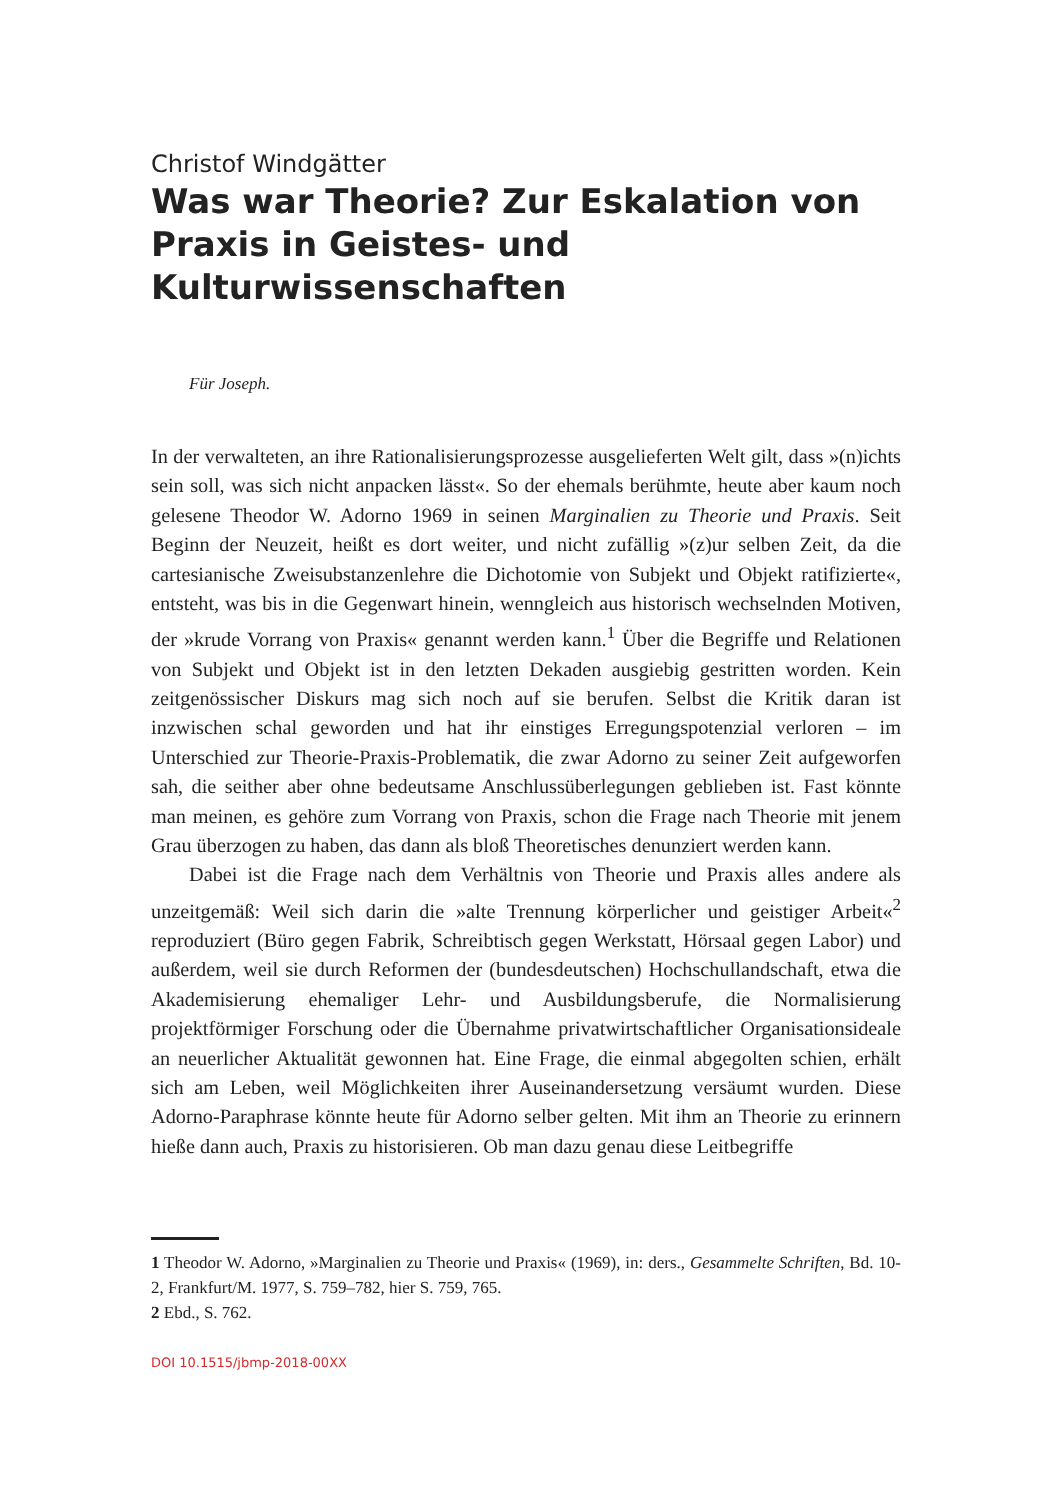Christof Windgätter
Was war Theorie? Zur Eskalation von Praxis in Geistes- und Kulturwissenschaften
Für Joseph.
In der verwalteten, an ihre Rationalisierungsprozesse ausgelieferten Welt gilt, dass »(n)ichts sein soll, was sich nicht anpacken lässt«. So der ehemals berühmte, heute aber kaum noch gelesene Theodor W. Adorno 1969 in seinen Marginalien zu Theorie und Praxis. Seit Beginn der Neuzeit, heißt es dort weiter, und nicht zufällig »(z)ur selben Zeit, da die cartesianische Zweisubstanzenlehre die Dichotomie von Subjekt und Objekt ratifizierte«, entsteht, was bis in die Gegenwart hinein, wenngleich aus historisch wechselnden Motiven, der »krude Vorrang von Praxis« genannt werden kann.<sup>1</sup> Über die Begriffe und Relationen von Subjekt und Objekt ist in den letzten Dekaden ausgiebig gestritten worden. Kein zeitgenössischer Diskurs mag sich noch auf sie berufen. Selbst die Kritik daran ist inzwischen schal geworden und hat ihr einstiges Erregungspotenzial verloren – im Unterschied zur Theorie-Praxis-Problematik, die zwar Adorno zu seiner Zeit aufgeworfen sah, die seither aber ohne bedeutsame Anschlussüberlegungen geblieben ist. Fast könnte man meinen, es gehöre zum Vorrang von Praxis, schon die Frage nach Theorie mit jenem Grau überzogen zu haben, das dann als bloß Theoretisches denunziert werden kann.
Dabei ist die Frage nach dem Verhältnis von Theorie und Praxis alles andere als unzeitgemäß: Weil sich darin die »alte Trennung körperlicher und geistiger Arbeit«<sup>2</sup> reproduziert (Büro gegen Fabrik, Schreibtisch gegen Werkstatt, Hörsaal gegen Labor) und außerdem, weil sie durch Reformen der (bundesdeutschen) Hochschullandschaft, etwa die Akademisierung ehemaliger Lehr- und Ausbildungsberufe, die Normalisierung projektförmiger Forschung oder die Übernahme privatwirtschaftlicher Organisationsideale an neuerlicher Aktualität gewonnen hat. Eine Frage, die einmal abgegolten schien, erhält sich am Leben, weil Möglichkeiten ihrer Auseinandersetzung versäumt wurden. Diese Adorno-Paraphrase könnte heute für Adorno selber gelten. Mit ihm an Theorie zu erinnern hieße dann auch, Praxis zu historisieren. Ob man dazu genau diese Leitbegriffe
1 Theodor W. Adorno, »Marginalien zu Theorie und Praxis« (1969), in: ders., Gesammelte Schriften, Bd. 10-2, Frankfurt/M. 1977, S. 759–782, hier S. 759, 765.
2 Ebd., S. 762.
DOI 10.1515/jbmp-2018-00XX